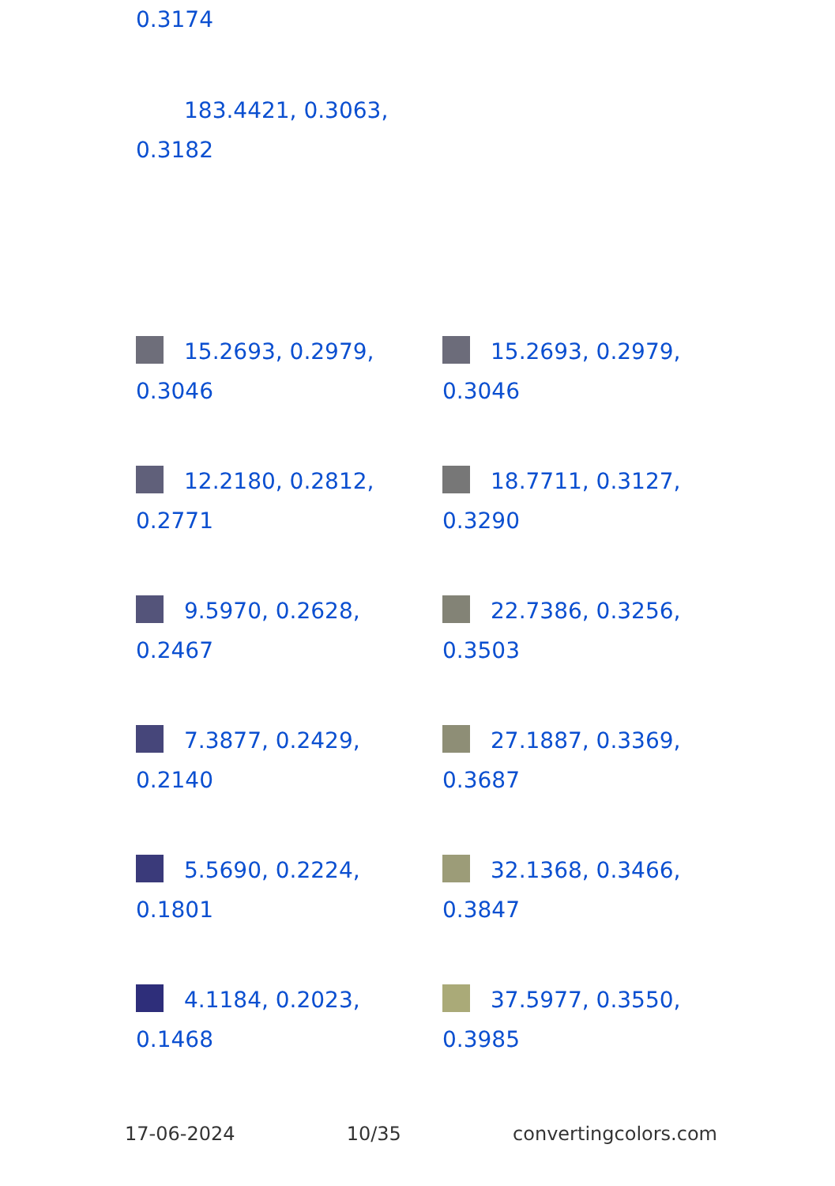0.3174
183.4421, 0.3063, 0.3182
15.2693, 0.2979, 0.3046 15.2693, 0.2979, 0.3046
12.2180, 0.2812, 0.2771 18.7711, 0.3127, 0.3290
9.5970, 0.2628, 0.2467 22.7386, 0.3256, 0.3503
7.3877, 0.2429, 0.2140 27.1887, 0.3369, 0.3687
5.5690, 0.2224, 0.1801 32.1368, 0.3466, 0.3847
4.1184, 0.2023, 0.1468 37.5977, 0.3550, 0.3985
17-06-2024 10/35 convertingcolors.com